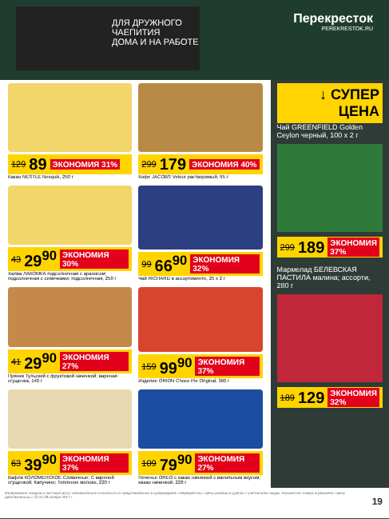ДЛЯ ДРУЖНОГО ЧАЕПИТИЯ
ДОМА И НА РАБОТЕ
Перекресток
PEREKRESTOK.RU
129 89 ЭКОНОМИЯ 31%
Какао NESTLE Nesquik, 250 г
299 179 ЭКОНОМИЯ 40%
Кофе JACOBS Velour растворимый, 95 г
43 29<sup>90</sup> ЭКОНОМИЯ 30%
Халва ЛАКОМКА подсолнечная с арахисом; подсолнечная с семечками; подсолнечная, 250 г
99 66<sup>90</sup> ЭКОНОМИЯ 32%
Чай RICHARD в ассортименте, 25 х 2 г
41 29<sup>90</sup> ЭКОНОМИЯ 27%
Пряник Тульский с фруктовой начинкой; вареная сгущенка, 140 г
159 99<sup>90</sup> ЭКОНОМИЯ 37%
Изделие ORION Choco Pie Original, 360 г
63 39<sup>90</sup> ЭКОНОМИЯ 37%
Вафли КОЛОМЕНСКОЕ Сливочные; С вареной сгущенкой; Капучино; Топленое молоко, 220 г
109 79<sup>90</sup> ЭКОНОМИЯ 27%
Печенье OREO с какао начинкой с ванильным вкусом; какао начинкой, 228 г
↓ СУПЕР ЦЕНА
Чай GREENFIELD Golden Ceylon черный, 100 х 2 г
299 189 ЭКОНОМИЯ 37%
Мармелад БЕЛЕВСКАЯ ПАСТИЛА малина; ассорти, 280 г
189 129 ЭКОНОМИЯ 32%
Изображения товаров в листовке могут незначительно отличаться от представленных в супермаркете «Перекресток». Цены указаны в рублях с учетом всех скидок. Количество товара ограничено. Цены действительны с 22 по 28 ноября 2017 г.
19